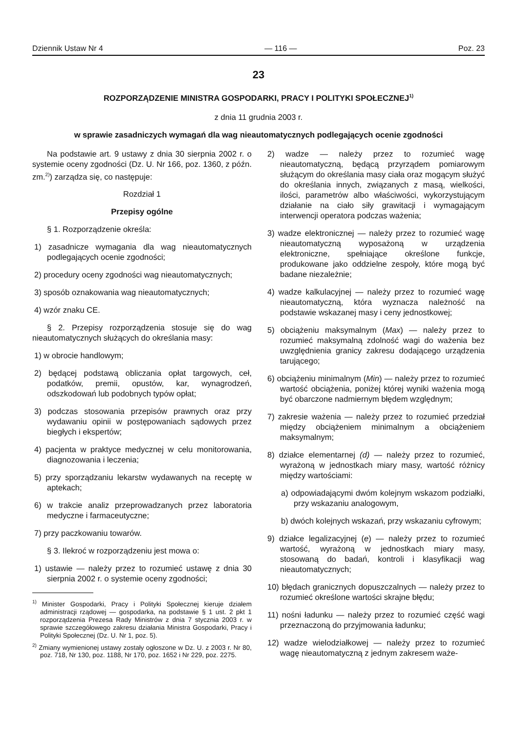Dziennik Ustaw Nr 4 — 116 — Poz. 23
23
ROZPORZĄDZENIE MINISTRA GOSPODARKI, PRACY I POLITYKI SPOŁECZNEJ<sup>1)</sup>
z dnia 11 grudnia 2003 r.
w sprawie zasadniczych wymagań dla wag nieautomatycznych podlegających ocenie zgodności
Na podstawie art. 9 ustawy z dnia 30 sierpnia 2002 r. o systemie oceny zgodności (Dz. U. Nr 166, poz. 1360, z późn. zm.<sup>2)</sup>) zarządza się, co następuje:
Rozdział 1
Przepisy ogólne
§ 1. Rozporządzenie określa:
1) zasadnicze wymagania dla wag nieautomatycznych podlegających ocenie zgodności;
2) procedury oceny zgodności wag nieautomatycznych;
3) sposób oznakowania wag nieautomatycznych;
4) wzór znaku CE.
§ 2. Przepisy rozporządzenia stosuje się do wag nieautomatycznych służących do określania masy:
1) w obrocie handlowym;
2) będącej podstawą obliczania opłat targowych, ceł, podatków, premii, opustów, kar, wynagrodzeń, odszkodowań lub podobnych typów opłat;
3) podczas stosowania przepisów prawnych oraz przy wydawaniu opinii w postępowaniach sądowych przez biegłych i ekspertów;
4) pacjenta w praktyce medycznej w celu monitorowania, diagnozowania i leczenia;
5) przy sporządzaniu lekarstw wydawanych na receptę w aptekach;
6) w trakcie analiz przeprowadzanych przez laboratoria medyczne i farmaceutyczne;
7) przy paczkowaniu towarów.
§ 3. Ilekroć w rozporządzeniu jest mowa o:
1) ustawie — należy przez to rozumieć ustawę z dnia 30 sierpnia 2002 r. o systemie oceny zgodności;
<sup>1)</sup> Minister Gospodarki, Pracy i Polityki Społecznej kieruje działem administracji rządowej — gospodarka, na podstawie § 1 ust. 2 pkt 1 rozporządzenia Prezesa Rady Ministrów z dnia 7 stycznia 2003 r. w sprawie szczegółowego zakresu działania Ministra Gospodarki, Pracy i Polityki Społecznej (Dz. U. Nr 1, poz. 5).
<sup>2)</sup> Zmiany wymienionej ustawy zostały ogłoszone w Dz. U. z 2003 r. Nr 80, poz. 718, Nr 130, poz. 1188, Nr 170, poz. 1652 i Nr 229, poz. 2275.
2) wadze — należy przez to rozumieć wagę nieautomatyczną, będącą przyrządem pomiarowym służącym do określania masy ciała oraz mogącym służyć do określania innych, związanych z masą, wielkości, ilości, parametrów albo właściwości, wykorzystującym działanie na ciało siły grawitacji i wymagającym interwencji operatora podczas ważenia;
3) wadze elektronicznej — należy przez to rozumieć wagę nieautomatyczną wyposażoną w urządzenia elektroniczne, spełniające określone funkcje, produkowane jako oddzielne zespoły, które mogą być badane niezależnie;
4) wadze kalkulacyjnej — należy przez to rozumieć wagę nieautomatyczną, która wyznacza należność na podstawie wskazanej masy i ceny jednostkowej;
5) obciążeniu maksymalnym (Max) — należy przez to rozumieć maksymalną zdolność wagi do ważenia bez uwzględnienia granicy zakresu dodającego urządzenia tarującego;
6) obciążeniu minimalnym (Min) — należy przez to rozumieć wartość obciążenia, poniżej której wyniki ważenia mogą być obarczone nadmiernym błędem względnym;
7) zakresie ważenia — należy przez to rozumieć przedział między obciążeniem minimalnym a obciążeniem maksymalnym;
8) działce elementarnej (d) — należy przez to rozumieć, wyrażoną w jednostkach miary masy, wartość różnicy między wartościami:
a) odpowiadającymi dwóm kolejnym wskazom podziałki, przy wskazaniu analogowym,
b) dwóch kolejnych wskazań, przy wskazaniu cyfrowym;
9) działce legalizacyjnej (e) — należy przez to rozumieć wartość, wyrażoną w jednostkach miary masy, stosowaną do badań, kontroli i klasyfikacji wag nieautomatycznych;
10) błędach granicznych dopuszczalnych — należy przez to rozumieć określone wartości skrajne błędu;
11) nośni ładunku — należy przez to rozumieć część wagi przeznaczoną do przyjmowania ładunku;
12) wadze wielodziałkowej — należy przez to rozumieć wagę nieautomatyczną z jednym zakresem waże-